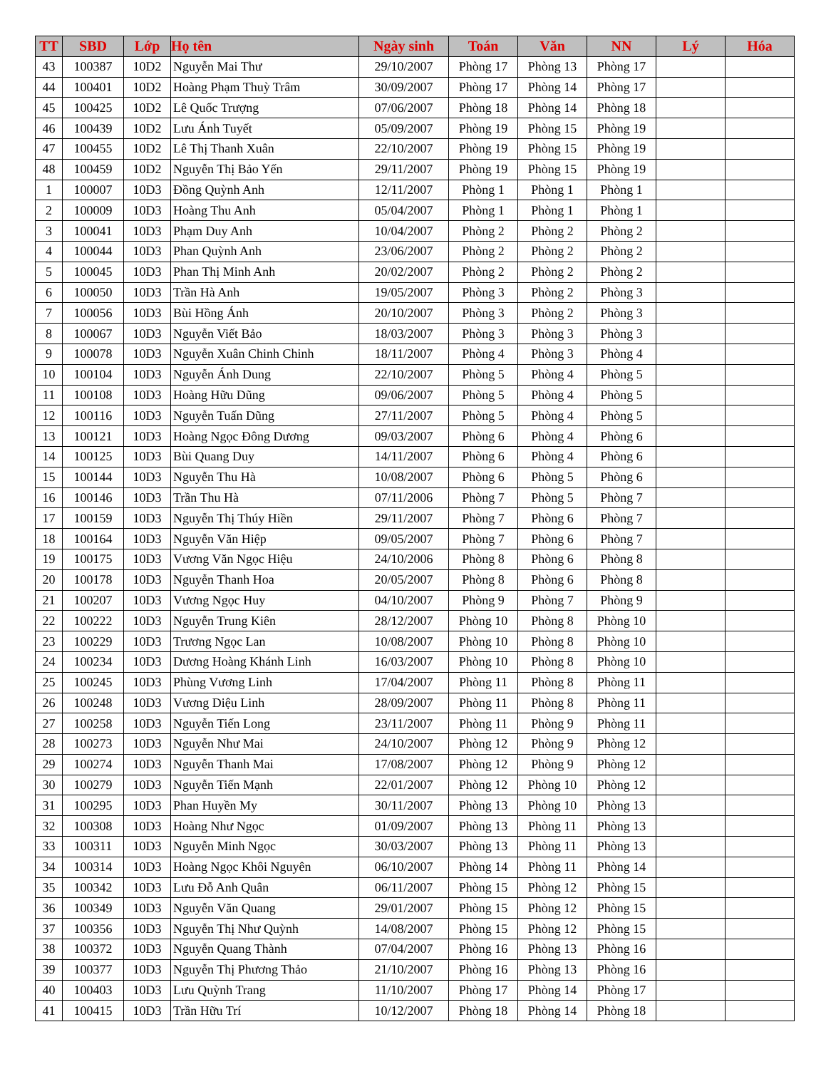| TT | SBD | Lớp | Họ tên | Ngày sinh | Toán | Văn | NN | Lý | Hóa |
| --- | --- | --- | --- | --- | --- | --- | --- | --- | --- |
| 43 | 100387 | 10D2 | Nguyễn Mai Thư | 29/10/2007 | Phòng 17 | Phòng 13 | Phòng 17 | | |
| 44 | 100401 | 10D2 | Hoàng Phạm Thuỳ Trâm | 30/09/2007 | Phòng 17 | Phòng 14 | Phòng 17 | | |
| 45 | 100425 | 10D2 | Lê Quốc Trượng | 07/06/2007 | Phòng 18 | Phòng 14 | Phòng 18 | | |
| 46 | 100439 | 10D2 | Lưu Ánh Tuyết | 05/09/2007 | Phòng 19 | Phòng 15 | Phòng 19 | | |
| 47 | 100455 | 10D2 | Lê Thị Thanh Xuân | 22/10/2007 | Phòng 19 | Phòng 15 | Phòng 19 | | |
| 48 | 100459 | 10D2 | Nguyễn Thị Bảo Yến | 29/11/2007 | Phòng 19 | Phòng 15 | Phòng 19 | | |
| 1 | 100007 | 10D3 | Đồng Quỳnh Anh | 12/11/2007 | Phòng 1 | Phòng 1 | Phòng 1 | | |
| 2 | 100009 | 10D3 | Hoàng Thu Anh | 05/04/2007 | Phòng 1 | Phòng 1 | Phòng 1 | | |
| 3 | 100041 | 10D3 | Phạm Duy Anh | 10/04/2007 | Phòng 2 | Phòng 2 | Phòng 2 | | |
| 4 | 100044 | 10D3 | Phan Quỳnh Anh | 23/06/2007 | Phòng 2 | Phòng 2 | Phòng 2 | | |
| 5 | 100045 | 10D3 | Phan Thị Minh Anh | 20/02/2007 | Phòng 2 | Phòng 2 | Phòng 2 | | |
| 6 | 100050 | 10D3 | Trần Hà Anh | 19/05/2007 | Phòng 3 | Phòng 2 | Phòng 3 | | |
| 7 | 100056 | 10D3 | Bùi Hồng Ánh | 20/10/2007 | Phòng 3 | Phòng 2 | Phòng 3 | | |
| 8 | 100067 | 10D3 | Nguyễn Viết Bảo | 18/03/2007 | Phòng 3 | Phòng 3 | Phòng 3 | | |
| 9 | 100078 | 10D3 | Nguyễn Xuân Chinh Chinh | 18/11/2007 | Phòng 4 | Phòng 3 | Phòng 4 | | |
| 10 | 100104 | 10D3 | Nguyễn Ánh Dung | 22/10/2007 | Phòng 5 | Phòng 4 | Phòng 5 | | |
| 11 | 100108 | 10D3 | Hoàng Hữu Dũng | 09/06/2007 | Phòng 5 | Phòng 4 | Phòng 5 | | |
| 12 | 100116 | 10D3 | Nguyễn Tuấn Dũng | 27/11/2007 | Phòng 5 | Phòng 4 | Phòng 5 | | |
| 13 | 100121 | 10D3 | Hoàng Ngọc Đông Dương | 09/03/2007 | Phòng 6 | Phòng 4 | Phòng 6 | | |
| 14 | 100125 | 10D3 | Bùi Quang Duy | 14/11/2007 | Phòng 6 | Phòng 4 | Phòng 6 | | |
| 15 | 100144 | 10D3 | Nguyễn Thu Hà | 10/08/2007 | Phòng 6 | Phòng 5 | Phòng 6 | | |
| 16 | 100146 | 10D3 | Trần Thu Hà | 07/11/2006 | Phòng 7 | Phòng 5 | Phòng 7 | | |
| 17 | 100159 | 10D3 | Nguyễn Thị Thúy Hiền | 29/11/2007 | Phòng 7 | Phòng 6 | Phòng 7 | | |
| 18 | 100164 | 10D3 | Nguyễn Văn Hiệp | 09/05/2007 | Phòng 7 | Phòng 6 | Phòng 7 | | |
| 19 | 100175 | 10D3 | Vương Văn Ngọc Hiệu | 24/10/2006 | Phòng 8 | Phòng 6 | Phòng 8 | | |
| 20 | 100178 | 10D3 | Nguyễn Thanh Hoa | 20/05/2007 | Phòng 8 | Phòng 6 | Phòng 8 | | |
| 21 | 100207 | 10D3 | Vương Ngọc Huy | 04/10/2007 | Phòng 9 | Phòng 7 | Phòng 9 | | |
| 22 | 100222 | 10D3 | Nguyễn Trung Kiên | 28/12/2007 | Phòng 10 | Phòng 8 | Phòng 10 | | |
| 23 | 100229 | 10D3 | Trương Ngọc Lan | 10/08/2007 | Phòng 10 | Phòng 8 | Phòng 10 | | |
| 24 | 100234 | 10D3 | Dương Hoàng Khánh Linh | 16/03/2007 | Phòng 10 | Phòng 8 | Phòng 10 | | |
| 25 | 100245 | 10D3 | Phùng Vương Linh | 17/04/2007 | Phòng 11 | Phòng 8 | Phòng 11 | | |
| 26 | 100248 | 10D3 | Vương Diệu Linh | 28/09/2007 | Phòng 11 | Phòng 8 | Phòng 11 | | |
| 27 | 100258 | 10D3 | Nguyễn Tiến Long | 23/11/2007 | Phòng 11 | Phòng 9 | Phòng 11 | | |
| 28 | 100273 | 10D3 | Nguyễn Như Mai | 24/10/2007 | Phòng 12 | Phòng 9 | Phòng 12 | | |
| 29 | 100274 | 10D3 | Nguyễn Thanh Mai | 17/08/2007 | Phòng 12 | Phòng 9 | Phòng 12 | | |
| 30 | 100279 | 10D3 | Nguyễn Tiến Mạnh | 22/01/2007 | Phòng 12 | Phòng 10 | Phòng 12 | | |
| 31 | 100295 | 10D3 | Phan Huyền My | 30/11/2007 | Phòng 13 | Phòng 10 | Phòng 13 | | |
| 32 | 100308 | 10D3 | Hoàng Như Ngọc | 01/09/2007 | Phòng 13 | Phòng 11 | Phòng 13 | | |
| 33 | 100311 | 10D3 | Nguyễn Minh Ngọc | 30/03/2007 | Phòng 13 | Phòng 11 | Phòng 13 | | |
| 34 | 100314 | 10D3 | Hoàng Ngọc Khôi Nguyên | 06/10/2007 | Phòng 14 | Phòng 11 | Phòng 14 | | |
| 35 | 100342 | 10D3 | Lưu Đỗ Anh Quân | 06/11/2007 | Phòng 15 | Phòng 12 | Phòng 15 | | |
| 36 | 100349 | 10D3 | Nguyễn Văn Quang | 29/01/2007 | Phòng 15 | Phòng 12 | Phòng 15 | | |
| 37 | 100356 | 10D3 | Nguyễn Thị Như Quỳnh | 14/08/2007 | Phòng 15 | Phòng 12 | Phòng 15 | | |
| 38 | 100372 | 10D3 | Nguyễn Quang Thành | 07/04/2007 | Phòng 16 | Phòng 13 | Phòng 16 | | |
| 39 | 100377 | 10D3 | Nguyễn Thị Phương Thảo | 21/10/2007 | Phòng 16 | Phòng 13 | Phòng 16 | | |
| 40 | 100403 | 10D3 | Lưu Quỳnh Trang | 11/10/2007 | Phòng 17 | Phòng 14 | Phòng 17 | | |
| 41 | 100415 | 10D3 | Trần Hữu Trí | 10/12/2007 | Phòng 18 | Phòng 14 | Phòng 18 | | |